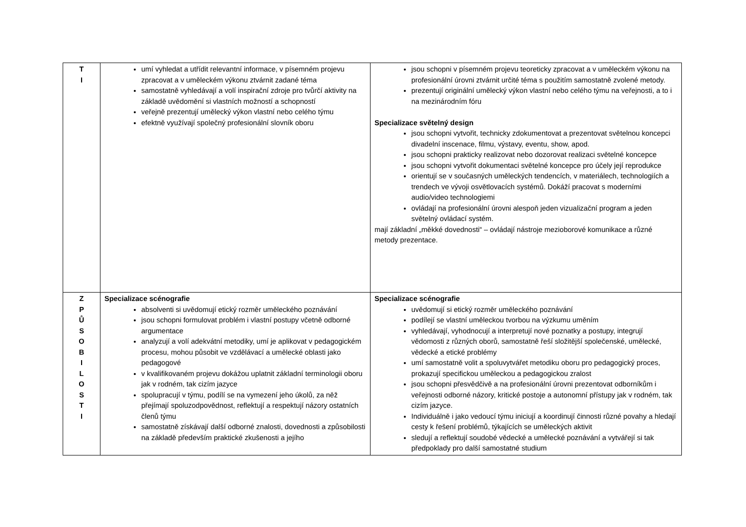| T I | umí vyhledat a utřídit relevantní informace, v písemném projevu zpracovat a v uměleckém výkonu ztvárnit zadané téma samostatně vyhledávají a volí inspirační zdroje pro tvůrčí aktivity na základě uvědomění si vlastních možností a schopností veřejně prezentují umělecký výkon vlastní nebo celého týmu efektně využívají společný profesionální slovník oboru | jsou schopni v písemném projevu teoreticky zpracovat a v uměleckém výkonu na profesionální úrovni ztvárnit určité téma s použitím samostatně zvolené metody. prezentují originální umělecký výkon vlastní nebo celého týmu na veřejnosti, a to i na mezinárodním fóru Specializace světelný design jsou schopni vytvořit, technicky zdokumentovat a prezentovat světelnou koncepci divadelní inscenace, filmu, výstavy, eventu, show, apod. jsou schopni prakticky realizovat nebo dozorovat realizaci světelné koncepce jsou schopni vytvořit dokumentaci světelné koncepce pro účely její reprodukce orientují se v současných uměleckých tendencích, v materiálech, technologiích a trendech ve vývoji osvětlovacích systémů. Dokáží pracovat s moderními audio/video technologiemi ovládají na profesionální úrovni alespoň jeden vizualizační program a jeden světelný ovládací systém. mají základní „měkké dovednosti“ – ovládají nástroje mezioborové komunikace a různé metody prezentace. |
| Z P Ů S O B I L O S T I | Specializace scénografie absolventi si uvědomují etický rozměr uměleckého poznávání jsou schopni formulovat problém i vlastní postupy včetně odborné argumentace analyzují a volí adekvátní metodiky, umí je aplikovat v pedagogickém procesu, mohou působit ve vzdělávací a umělecké oblasti jako pedagogové v kvalifikovaném projevu dokážou uplatnit základní terminologii oboru jak v rodném, tak cizím jazyce spolupracují v týmu, podílí se na vymezení jeho úkolů, za něž přejímají spoluzodpovědnost, reflektují a respektují názory ostatních členů týmu samostatně získávají další odborné znalosti, dovednosti a způsobilosti na základě především praktické zkušenosti a jejího | Specializace scénografie uvědomují si etický rozměr uměleckého poznávání podílejí se vlastní uměleckou tvorbou na výzkumu uměním vyhledávají, vyhodnocují a interpretují nové poznatky a postupy, integrují vědomosti z různých oborů, samostatně řeší složitější společenské, umělecké, vědecké a etické problémy umí samostatně volit a spoluvytvářet metodiku oboru pro pedagogický proces, prokazují specifickou uměleckou a pedagogickou zralost jsou schopni přesvědčivě a na profesionální úrovni prezentovat odborníkům i veřejnosti odborné názory, kritické postoje a autonomní přístupy jak v rodném, tak cizím jazyce. Individuálně i jako vedoucí týmu iniciují a koordinují činnosti různé povahy a hledají cesty k řešení problémů, týkajících se uměleckých aktivit sledují a reflektují soudobé vědecké a umělecké poznávání a vytvářejí si tak předpoklady pro další samostatné studium |